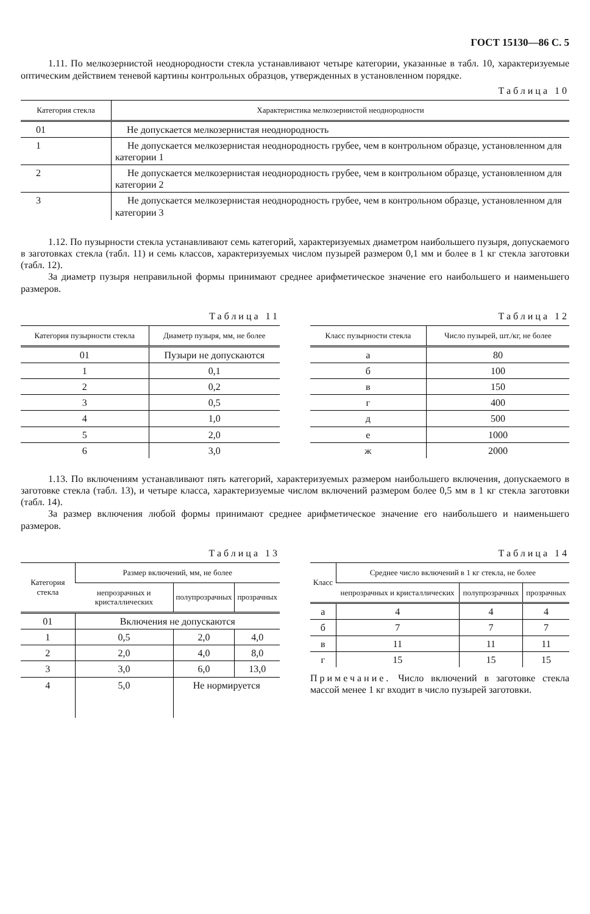ГОСТ 15130—86 С. 5
1.11. По мелкозернистой неоднородности стекла устанавливают четыре категории, указанные в табл. 10, характеризуемые оптическим действием теневой картины контрольных образцов, утвержденных в установленном порядке.
Таблица 10
| Категория стекла | Характеристика мелкозернистой неоднородности |
| --- | --- |
| 01 | Не допускается мелкозернистая неоднородность |
| 1 | Не допускается мелкозернистая неоднородность грубее, чем в контрольном образце, установленном для категории 1 |
| 2 | Не допускается мелкозернистая неоднородность грубее, чем в контрольном образце, установленном для категории 2 |
| 3 | Не допускается мелкозернистая неоднородность грубее, чем в контрольном образце, установленном для категории 3 |
1.12. По пузырности стекла устанавливают семь категорий, характеризуемых диаметром наибольшего пузыря, допускаемого в заготовках стекла (табл. 11) и семь классов, характеризуемых числом пузырей размером 0,1 мм и более в 1 кг стекла заготовки (табл. 12).
За диаметр пузыря неправильной формы принимают среднее арифметическое значение его наибольшего и наименьшего размеров.
Таблица 11
| Категория пузырности стекла | Диаметр пузыря, мм, не более |
| --- | --- |
| 01 | Пузыри не допускаются |
| 1 | 0,1 |
| 2 | 0,2 |
| 3 | 0,5 |
| 4 | 1,0 |
| 5 | 2,0 |
| 6 | 3,0 |
Таблица 12
| Класс пузырности стекла | Число пузырей, шт./кг, не более |
| --- | --- |
| а | 80 |
| б | 100 |
| в | 150 |
| г | 400 |
| д | 500 |
| е | 1000 |
| ж | 2000 |
1.13. По включениям устанавливают пять категорий, характеризуемых размером наибольшего включения, допускаемого в заготовке стекла (табл. 13), и четыре класса, характеризуемые числом включений размером более 0,5 мм в 1 кг стекла заготовки (табл. 14).
За размер включения любой формы принимают среднее арифметическое значение его наибольшего и наименьшего размеров.
Таблица 13
| Категория стекла | Размер включений, мм, не более | | |
| --- | --- | --- | --- |
| | непрозрачных и кристаллических | полупрозрачных | прозрачных |
| 01 | Включения не допускаются | | |
| 1 | 0,5 | 2,0 | 4,0 |
| 2 | 2,0 | 4,0 | 8,0 |
| 3 | 3,0 | 6,0 | 13,0 |
| 4 | 5,0 | Не нормируется | |
Таблица 14
| Класс | Среднее число включений в 1 кг стекла, не более | | |
| --- | --- | --- | --- |
| | непрозрачных и кристаллических | полупрозрачных | прозрачных |
| а | 4 | 4 | 4 |
| б | 7 | 7 | 7 |
| в | 11 | 11 | 11 |
| г | 15 | 15 | 15 |
Примечание. Число включений в заготовке стекла массой менее 1 кг входит в число пузырей заготовки.